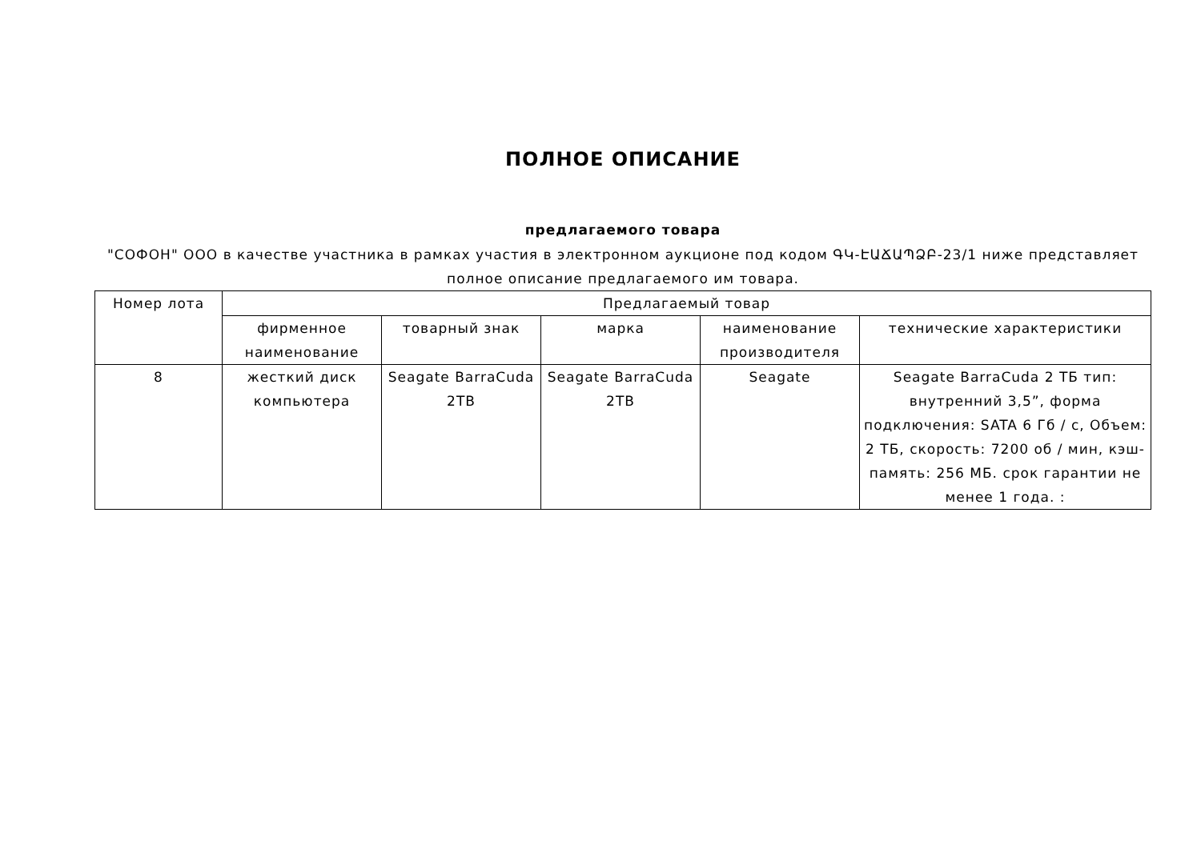ПОЛНОЕ ОПИСАНИЕ
предлагаемого товара
"СОФОН" ООО в качестве участника в рамках участия в электронном аукционе под кодом ԳԿ-ԷԱՃԱՊՁԲ-23/1 ниже представляет полное описание предлагаемого им товара.
| Номер лота | Предлагаемый товар | | | | |
| --- | --- | --- | --- | --- | --- |
| | фирменное наименование | товарный знак | марка | наименование производителя | технические характеристики |
| 8 | жесткий диск компьютера | Seagate BarraCuda 2TB | Seagate BarraCuda 2TB | Seagate | Seagate BarraCuda 2 ТБ тип: внутренний 3,5”, форма подключения: SATA 6 Гб / с, Объем: 2 ТБ, скорость: 7200 об / мин, кэш-память: 256 МБ. срок гарантии не менее 1 года. : |